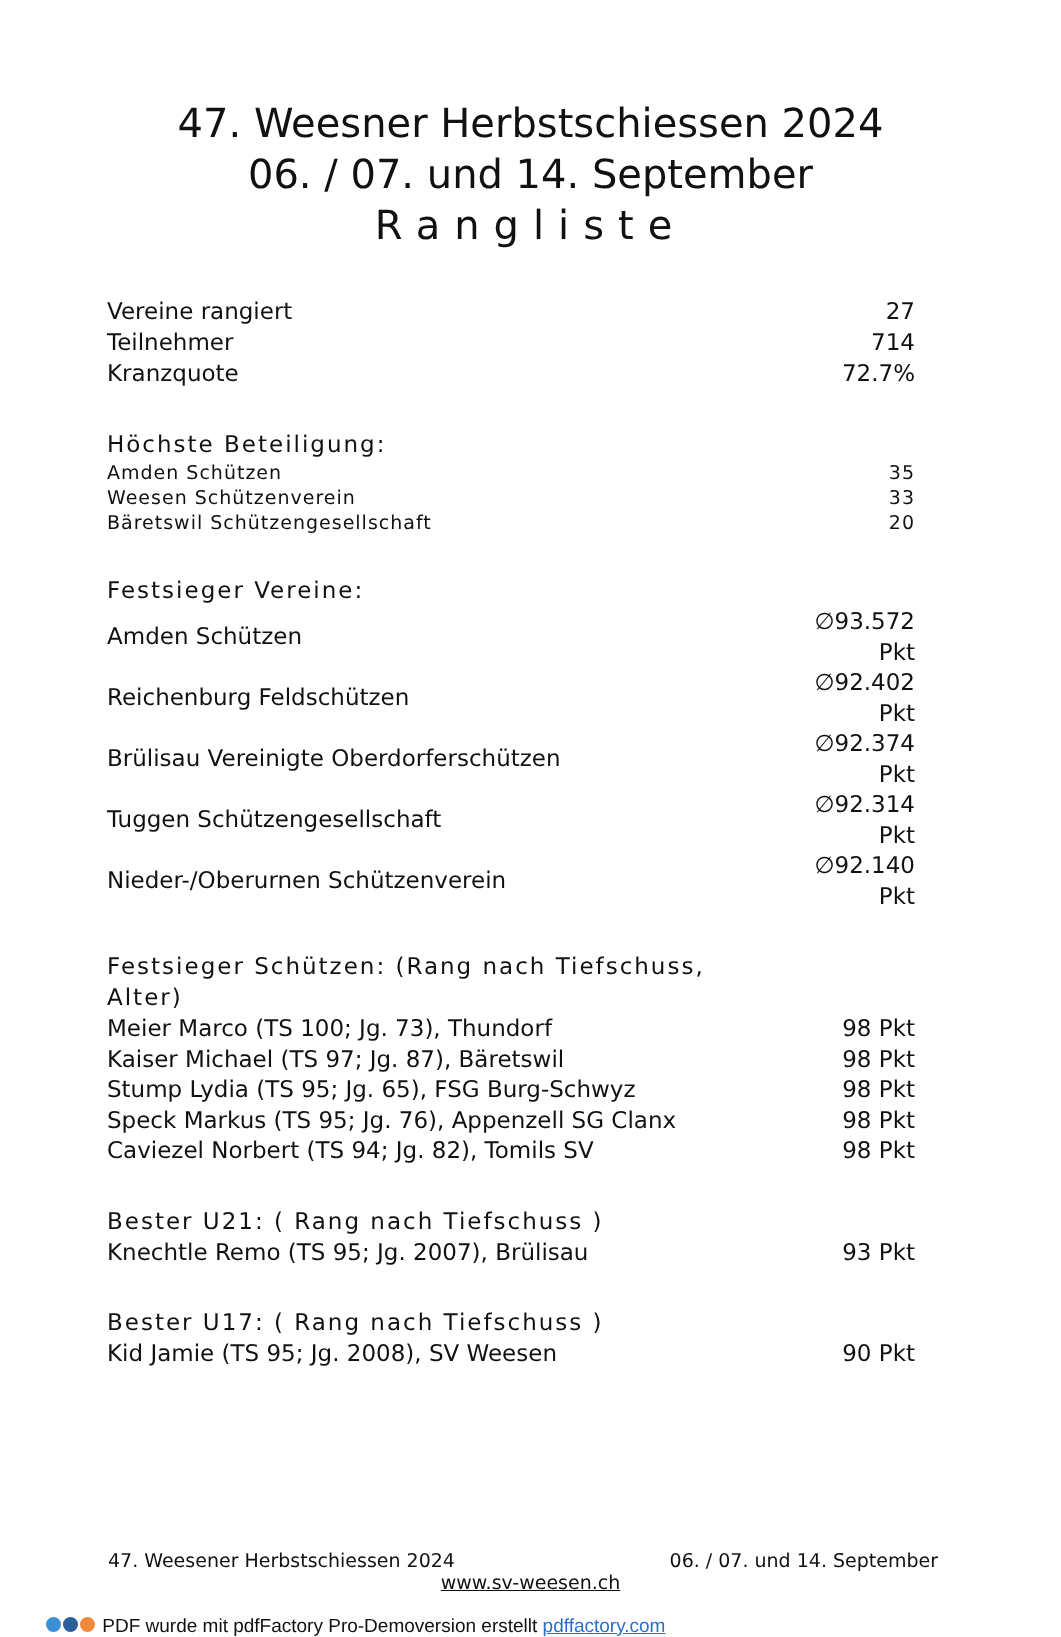47. Weesner Herbstschiessen 2024
06. / 07. und 14. September
Rangliste
| Vereine rangiert | 27 |
| Teilnehmer | 714 |
| Kranzquote | 72.7% |
| Höchste Beteiligung: | |
| Amden Schützen | 35 |
| Weesen Schützenverein | 33 |
| Bäretswil Schützengesellschaft | 20 |
| Festsieger Vereine: | |
| Amden Schützen | ∅93.572 Pkt |
| Reichenburg Feldschützen | ∅92.402 Pkt |
| Brülisau Vereinigte Oberdorferschützen | ∅92.374 Pkt |
| Tuggen Schützengesellschaft | ∅92.314 Pkt |
| Nieder-/Oberurnen Schützenverein | ∅92.140 Pkt |
| Festsieger Schützen: (Rang nach Tiefschuss, Alter) | |
| Meier Marco (TS 100; Jg. 73), Thundorf | 98 Pkt |
| Kaiser Michael (TS 97; Jg. 87), Bäretswil | 98 Pkt |
| Stump Lydia (TS 95; Jg. 65), FSG Burg-Schwyz | 98 Pkt |
| Speck Markus (TS 95; Jg. 76), Appenzell SG Clanx | 98 Pkt |
| Caviezel Norbert (TS 94; Jg. 82), Tomils SV | 98 Pkt |
| Bester U21: ( Rang nach Tiefschuss ) | |
| Knechtle Remo (TS 95; Jg. 2007), Brülisau | 93 Pkt |
| Bester U17: ( Rang nach Tiefschuss ) | |
| Kid Jamie (TS 95; Jg. 2008), SV Weesen | 90 Pkt |
47. Weesener Herbstschiessen 2024 06. / 07. und 14. September
www.sv-weesen.ch
PDF wurde mit pdfFactory Pro-Demoversion erstellt pdffactory.com